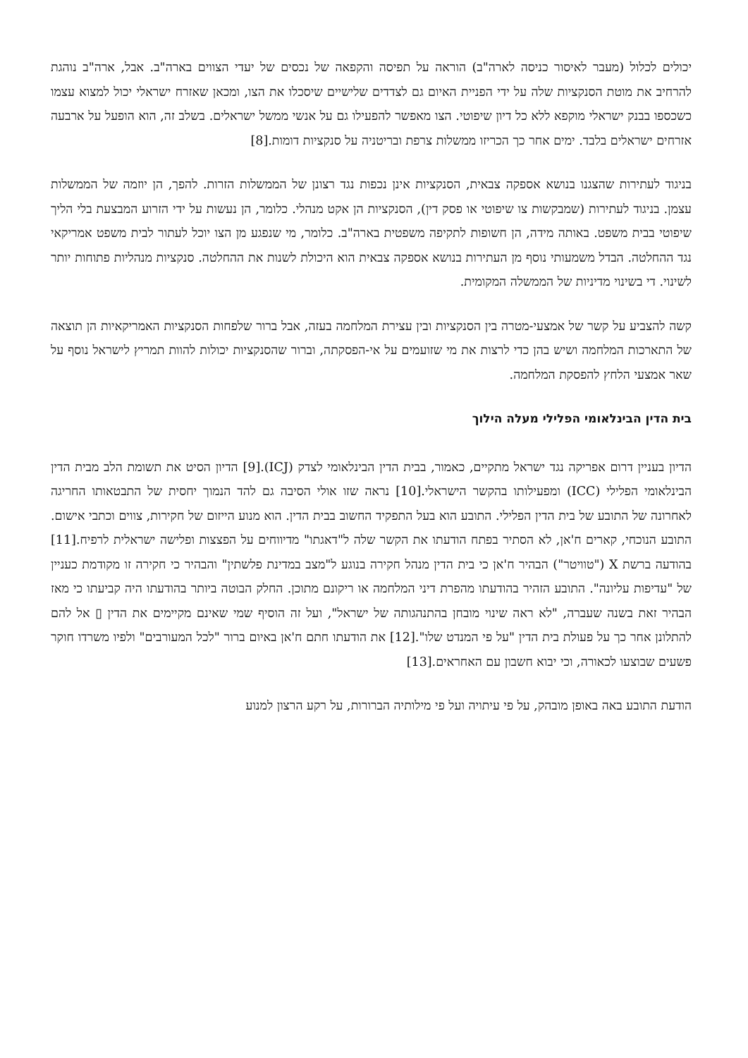יכולים לכלול (מעבר לאיסור כניסה לארה"ב) הוראה על תפיסה והקפאה של נכסים של יעדי הצווים בארה"ב. אבל, ארה"ב נוהגת להרחיב את מוטת הסנקציות שלה על ידי הפניית האיום גם לצדדים שלישיים שיסכלו את הצו, ומכאן שאזרח ישראלי יכול למצוא עצמו כשכספו בבנק ישראלי מוקפא ללא כל דיון שיפוטי. הצו מאפשר להפעילו גם על אנשי ממשל ישראלים. בשלב זה, הוא הופעל על ארבעה אזרחים ישראלים בלבד. ימים אחר כך הכריזו ממשלות צרפת ובריטניה על סנקציות דומות.[8]
בניגוד לעתירות שהצגנו בנושא אספקה צבאית, הסנקציות אינן נכפות נגד רצונן של הממשלות הזרות. להפך, הן יוזמה של הממשלות עצמן. בניגוד לעתירות (שמבקשות צו שיפוטי או פסק דין), הסנקציות הן אקט מנהלי. כלומר, הן נעשות על ידי הזרוע המבצעת בלי הליך שיפוטי בבית משפט. באותה מידה, הן חשופות לתקיפה משפטית בארה"ב. כלומר, מי שנפגע מן הצו יוכל לעתור לבית משפט אמריקאי נגד ההחלטה. הבדל משמעותי נוסף מן העתירות בנושא אספקה צבאית הוא היכולת לשנות את ההחלטה. סנקציות מנהליות פתוחות יותר לשינוי. די בשינוי מדיניות של הממשלה המקומית.
קשה להצביע על קשר של אמצעי-מטרה בין הסנקציות ובין עצירת המלחמה בעזה, אבל ברור שלפחות הסנקציות האמריקאיות הן תוצאה של התארכות המלחמה ושיש בהן כדי לרצות את מי שזועמים על אי-הפסקתה, וברור שהסנקציות יכולות להוות תמריץ לישראל נוסף על שאר אמצעי הלחץ להפסקת המלחמה.
בית הדין הבינלאומי הפלילי מעלה הילוך
הדיון בעניין דרום אפריקה נגד ישראל מתקיים, כאמור, בבית הדין הבינלאומי לצדק (ICJ).[9] הדיון הסיט את תשומת הלב מבית הדין הבינלאומי הפלילי (ICC) ומפעילותו בהקשר הישראלי.[10] נראה שזו אולי הסיבה גם להד הנמוך יחסית של התבטאותו החריגה לאחרונה של התובע של בית הדין הפלילי. התובע הוא בעל התפקיד החשוב בבית הדין. הוא מנוע הייזום של חקירות, צווים וכתבי אישום. התובע הנוכחי, קארים ח'אן, לא הסתיר בפתח הודעתו את הקשר שלה ל"דאגתו" מדיווחים על הפצצות ופלישה ישראלית לרפיח.[11] בהודעה ברשת X ("טוויטר") הבהיר ח'אן כי בית הדין מנהל חקירה בנוגע ל"מצב במדינת פלשתין" והבהיר כי חקירה זו מקודמת כעניין של "עדיפות עליונה". התובע הזהיר בהודעתו מהפרת דיני המלחמה או ריקונם מתוכן. החלק הבוטה ביותר בהודעתו היה קביעתו כי מאז הבהיר זאת בשנה שעברה, "לא ראה שינוי מובחן בהתנהגותה של ישראל", ועל זה הוסיף שמי שאינם מקיימים את הדין ▯ אל להם להתלונן אחר כך על פעולת בית הדין "על פי המנדט שלו".[12] את הודעתו חתם ח'אן באיום ברור "לכל המעורבים" ולפיו משרדו חוקר פשעים שבוצעו לכאורה, וכי יבוא חשבון עם האחראים.[13]
הודעת התובע באה באופן מובהק, על פי עיתויה ועל פי מילותיה הברורות, על רקע הרצון למנוע